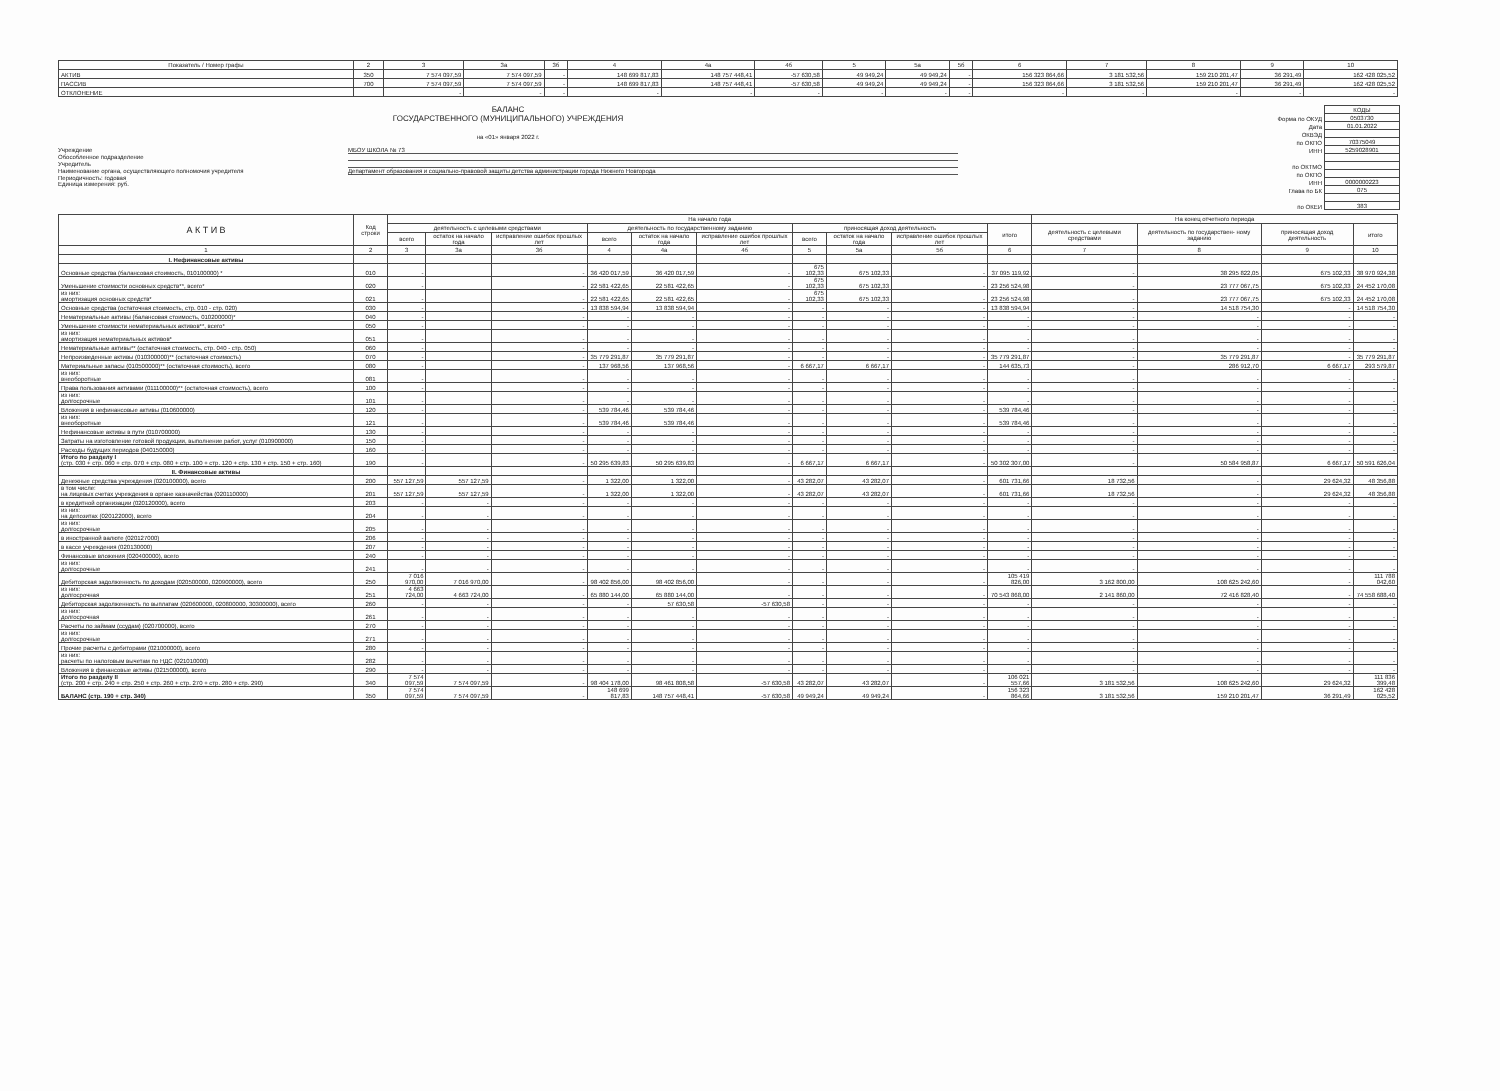| Показатель / Номер графы | 2 | 3 | 3а | 3б | 4 | 4а | 4б | 5 | 5а | 5б | 6 | 7 | 8 | 9 | 10 |
| --- | --- | --- | --- | --- | --- | --- | --- | --- | --- | --- | --- | --- | --- | --- | --- |
| АКТИВ | 350 | 7 574 097,59 | 7 574 097,59 | - | 148 699 817,83 | 148 757 448,41 | -57 630,58 | 49 949,24 | 49 949,24 | - | 156 323 864,66 | 3 181 532,56 | 159 210 201,47 | 36 291,49 | 162 428 025,52 |
| ПАССИВ | 700 | 7 574 097,59 | 7 574 097,59 | - | 148 699 817,83 | 148 757 448,41 | -57 630,58 | 49 949,24 | 49 949,24 | - | 156 323 864,66 | 3 181 532,56 | 159 210 201,47 | 36 291,49 | 162 428 025,52 |
| ОТКЛОНЕНИЕ | | - | - | - | - | - | - | - | - | - | - | - | - | - | - |
БАЛАНС
ГОСУДАРСТВЕННОГО (МУНИЦИПАЛЬНОГО) УЧРЕЖДЕНИЯ
на «01» января 2022 г.
Учреждение МБОУ ШКОЛА № 73
Обособленное подразделение
Учредитель
Наименование органа, осуществляющего полномочия учредителя Департамент образования и социально-правовой защиты детства администрации города Нижнего Новгорода
Периодичность: годовая
Единица измерения: руб.
| | КОДЫ |
| Форма по ОКУД | 0503730 |
| Дата | 01.01.2022 |
| ОКВЭД | |
| по ОКПО | 70375049 |
| ИНН | 5259028901 |
| по ОКТМО | |
| по ОКПО | |
| ИНН | 0000000223 |
| Глава по БК | 075 |
| по ОКЕИ | 383 |
| А К Т И В | Код строки | На начало года | | | | | | | | | | На конец отчетного периода | | | |
| --- | --- | --- | --- | --- | --- | --- | --- | --- | --- | --- | --- | --- | --- | --- | --- |
| | | деятельность с целевыми средствами | | | деятельность по государственному заданию | | | приносящая доход деятельность | | | итого | деятельность с целевыми средствами | деятельность по государствен- ному заданию | приносящая доход деятельность | итого |
| | | всего | остаток на начало года | исправление ошибок прошлых лет | всего | остаток на начало года | исправление ошибок прошлых лет | всего | остаток на начало года | исправление ошибок прошлых лет | | | | | |
| 1 | 2 | 3 | 3а | 3б | 4 | 4а | 4б | 5 | 5а | 5б | 6 | 7 | 8 | 9 | 10 |
| I. Нефинансовые активы | | | | | | | | | | | | | | | |
| Основные средства (балансовая стоимость, 010100000) * | 010 | - | | - | 36 420 017,59 | 36 420 017,59 | - | 675 102,33 | 675 102,33 | - | 37 095 119,92 | - | 38 295 822,05 | 675 102,33 | 38 970 924,38 |
| Уменьшение стоимости основных средств**, всего* | 020 | - | | - | 22 581 422,65 | 22 581 422,65 | - | 675 102,33 | 675 102,33 | - | 23 256 524,98 | - | 23 777 067,75 | 675 102,33 | 24 452 170,08 |
| из них: амортизация основных средств* | 021 | - | | - | 22 581 422,65 | 22 581 422,65 | - | 675 102,33 | 675 102,33 | - | 23 256 524,98 | - | 23 777 067,75 | 675 102,33 | 24 452 170,08 |
| Основные средства (остаточная стоимость, стр. 010 - стр. 020) | 030 | - | | - | 13 838 594,94 | 13 838 594,94 | - | - | - | - | 13 838 594,94 | - | 14 518 754,30 | - | 14 518 754,30 |
| Нематериальные активы (балансовая стоимость, 010200000)* | 040 | - | | - | - | - | - | - | - | - | - | - | - | - | - |
| Уменьшение стоимости нематериальных активов**, всего* | 050 | - | | - | - | - | - | - | - | - | - | - | - | - | - |
| из них: амортизация нематериальных активов* | 051 | - | | - | - | - | - | - | - | - | - | - | - | - | - |
| Нематериальные активы** (остаточная стоимость, стр. 040 - стр. 050) | 060 | - | | - | - | - | - | - | - | - | - | - | - | - | - |
| Непроизведенные активы (010300000)** (остаточная стоимость) | 070 | - | | - | 35 779 291,87 | 35 779 291,87 | - | - | - | - | 35 779 291,87 | - | 35 779 291,87 | - | 35 779 291,87 |
| Материальные запасы (010500000)** (остаточная стоимость), всего | 080 | - | | - | 137 968,56 | 137 968,56 | - | 6 667,17 | 6 667,17 | - | 144 635,73 | - | 286 912,70 | 6 667,17 | 293 579,87 |
| из них: внеоборотные | 081 | - | | - | - | - | - | - | - | - | - | - | - | - | - |
| Права пользования активами (011100000)** (остаточная стоимость), всего | 100 | - | | - | - | - | - | - | - | - | - | - | - | - | - |
| из них: долгосрочные | 101 | - | | - | - | - | - | - | - | - | - | - | - | - | - |
| Вложения в нефинансовые активы (010600000) | 120 | - | | - | 539 784,46 | 539 784,46 | - | - | - | - | 539 784,46 | - | - | - | - |
| из них: внеоборотные | 121 | - | | - | 539 784,46 | 539 784,46 | - | - | - | - | 539 784,46 | - | - | - | - |
| Нефинансовые активы в пути (010700000) | 130 | - | | - | - | - | - | - | - | - | - | - | - | - | - |
| Затраты на изготовление готовой продукции, выполнение работ, услуг (010900000) | 150 | - | | - | - | - | - | - | - | - | - | - | - | - | - |
| Расходы будущих периодов (040150000) | 160 | - | | - | - | - | - | - | - | - | - | - | - | - | - |
| Итого по разделу I (стр. 030 + стр. 060 + стр. 070 + стр. 080 + стр. 100 + стр. 120 + стр. 130 + стр. 150 + стр. 160) | 190 | - | | - | 50 295 639,83 | 50 295 639,83 | - | 6 667,17 | 6 667,17 | - | 50 302 307,00 | - | 50 584 958,87 | 6 667,17 | 50 591 626,04 |
| II. Финансовые активы | | | | | | | | | | | | | | | |
| Денежные средства учреждения (020100000), всего | 200 | 557 127,59 | 557 127,59 | - | 1 322,00 | 1 322,00 | - | 43 282,07 | 43 282,07 | - | 601 731,66 | 18 732,56 | - | 29 624,32 | 48 356,88 |
| в том числе: на лицевых счетах учреждения в органе казначейства (020110000) | 201 | 557 127,59 | 557 127,59 | - | 1 322,00 | 1 322,00 | - | 43 282,07 | 43 282,07 | - | 601 731,66 | 18 732,56 | - | 29 624,32 | 48 356,88 |
| в кредитной организации (020120000), всего | 203 | - | - | - | - | - | - | - | - | - | - | - | - | - | - |
| из них: на депозитах (020122000), всего | 204 | - | - | - | - | - | - | - | - | - | - | - | - | - | - |
| из них: долгосрочные | 205 | - | - | - | - | - | - | - | - | - | - | - | - | - | - |
| в иностранной валюте (020127000) | 206 | - | - | - | - | - | - | - | - | - | - | - | - | - | - |
| в кассе учреждения (020130000) | 207 | - | - | - | - | - | - | - | - | - | - | - | - | - | - |
| Финансовые вложения (020400000), всего | 240 | - | - | - | - | - | - | - | - | - | - | - | - | - | - |
| из них: долгосрочные | 241 | - | - | - | - | - | - | - | - | - | - | - | - | - | - |
| Дебиторская задолженность по доходам (020500000, 020900000), всего | 250 | 7 016 970,00 | 7 016 970,00 | - | 98 402 856,00 | 98 402 856,00 | - | - | - | - | 105 419 826,00 | 3 162 800,00 | 108 625 242,60 | - | 111 788 042,60 |
| из них: долгосрочная | 251 | 4 663 724,00 | 4 663 724,00 | - | 65 880 144,00 | 65 880 144,00 | - | - | - | - | 70 543 868,00 | 2 141 860,00 | 72 416 828,40 | - | 74 558 688,40 |
| Дебиторская задолженность по выплатам (020600000, 020800000, 30300000), всего | 260 | - | - | - | - | 57 630,58 | -57 630,58 | - | - | - | - | - | - | - | - |
| из них: долгосрочная | 261 | - | - | - | - | - | - | - | - | - | - | - | - | - | - |
| Расчеты по займам (ссудам) (020700000), всего | 270 | - | - | - | - | - | - | - | - | - | - | - | - | - | - |
| из них: долгосрочные | 271 | - | - | - | - | - | - | - | - | - | - | - | - | - | - |
| Прочие расчеты с дебиторами (021000000), всего | 280 | - | - | - | - | - | - | - | - | - | - | - | - | - | - |
| из них: расчеты по налоговым вычетам по НДС (021010000) | 282 | - | - | - | - | - | - | - | - | - | - | - | - | - | - |
| Вложения в финансовые активы (021500000), всего | 290 | - | - | - | - | - | - | - | - | - | - | - | - | - | - |
| Итого по разделу II (стр. 200 + стр. 240 + стр. 250 + стр. 260 + стр. 270 + стр. 280 + стр. 290) | 340 | 7 574 097,59 | 7 574 097,59 | - | 98 404 178,00 | 98 461 808,58 | -57 630,58 | 43 282,07 | 43 282,07 | - | 106 021 557,66 | 3 181 532,56 | 108 625 242,60 | 29 624,32 | 111 836 399,48 |
| БАЛАНС (стр. 190 + стр. 340) | 350 | 7 574 097,59 | 7 574 097,59 | - | 148 699 817,83 | 148 757 448,41 | -57 630,58 | 49 949,24 | 49 949,24 | - | 156 323 864,66 | 3 181 532,56 | 159 210 201,47 | 36 291,49 | 162 428 025,52 |